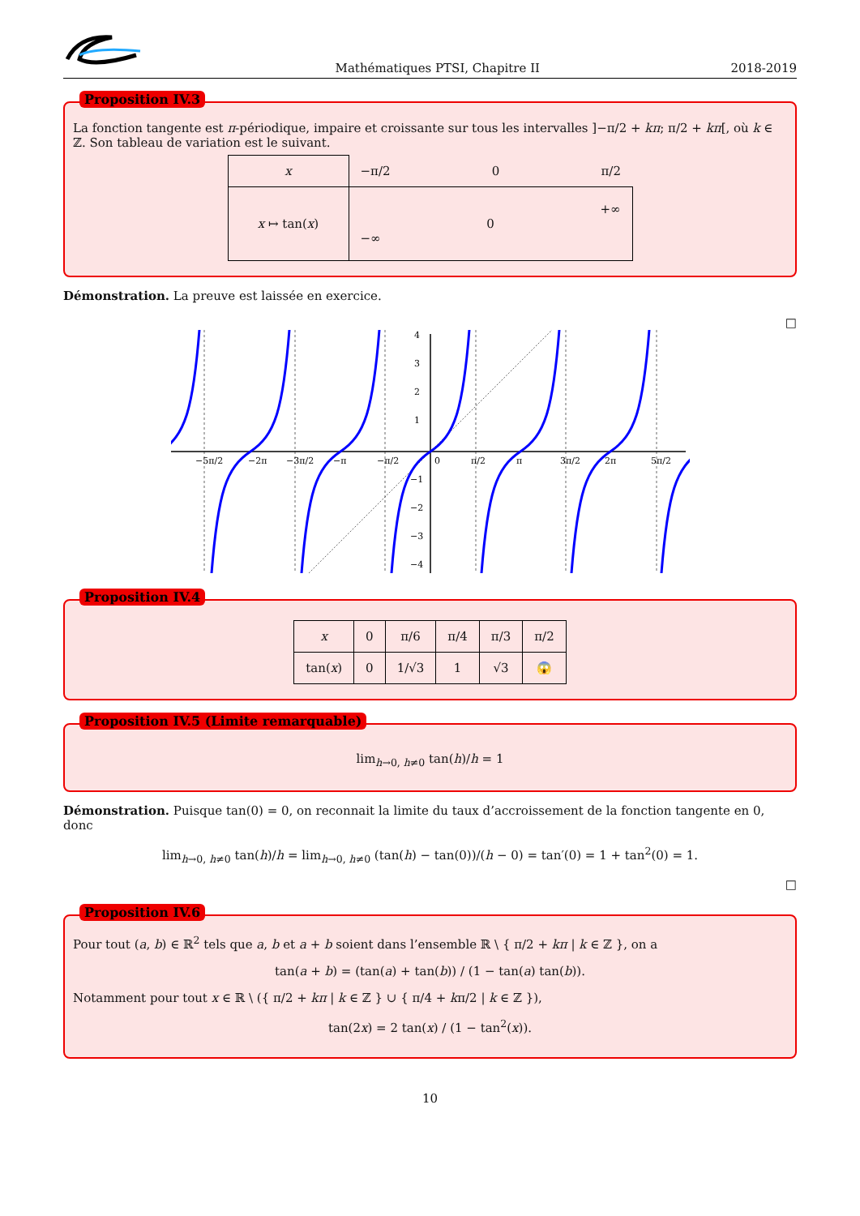Mathématiques PTSI, Chapitre II 2018-2019
Proposition IV.3
La fonction tangente est π-périodique, impaire et croissante sur tous les intervalles ]−π/2 + kπ; π/2 + kπ[, où k ∈ ℤ. Son tableau de variation est le suivant.
| x | −π/2 0 π/2 |
| x ↦ tan( x ) | +∞ 0 −∞ |
Démonstration. La preuve est laissée en exercice.
□
0
4
3
2
1
−1
−2
−3
−4
−5π/2
−2π
−3π/2
−π
−π/2
π/2
π
3π/2
2π
5π/2
Proposition IV.4
| x | 0 | π/6 | π/4 | π/3 | π/2 |
| tan( x ) | 0 | 1/√3 | 1 | √3 | 😱 |
Proposition IV.5 (Limite remarquable)
lim<sub>h→0, h≠0</sub> tan(h)/h = 1
Démonstration. Puisque tan(0) = 0, on reconnait la limite du taux d’accroissement de la fonction tangente en 0, donc
lim<sub>h→0, h≠0</sub> tan(h)/h = lim<sub>h→0, h≠0</sub> (tan(h) − tan(0))/(h − 0) = tan′(0) = 1 + tan<sup>2</sup>(0) = 1.
□
Proposition IV.6
Pour tout (a, b) ∈ ℝ<sup>2</sup> tels que a, b et a + b soient dans l’ensemble ℝ \ { π/2 + kπ | k ∈ ℤ }, on a
tan(a + b) = (tan(a) + tan(b)) / (1 − tan(a) tan(b)).
Notamment pour tout x ∈ ℝ \ ({ π/2 + kπ | k ∈ ℤ } ∪ { π/4 + kπ/2 | k ∈ ℤ }),
tan(2x) = 2 tan(x) / (1 − tan<sup>2</sup>(x)).
10